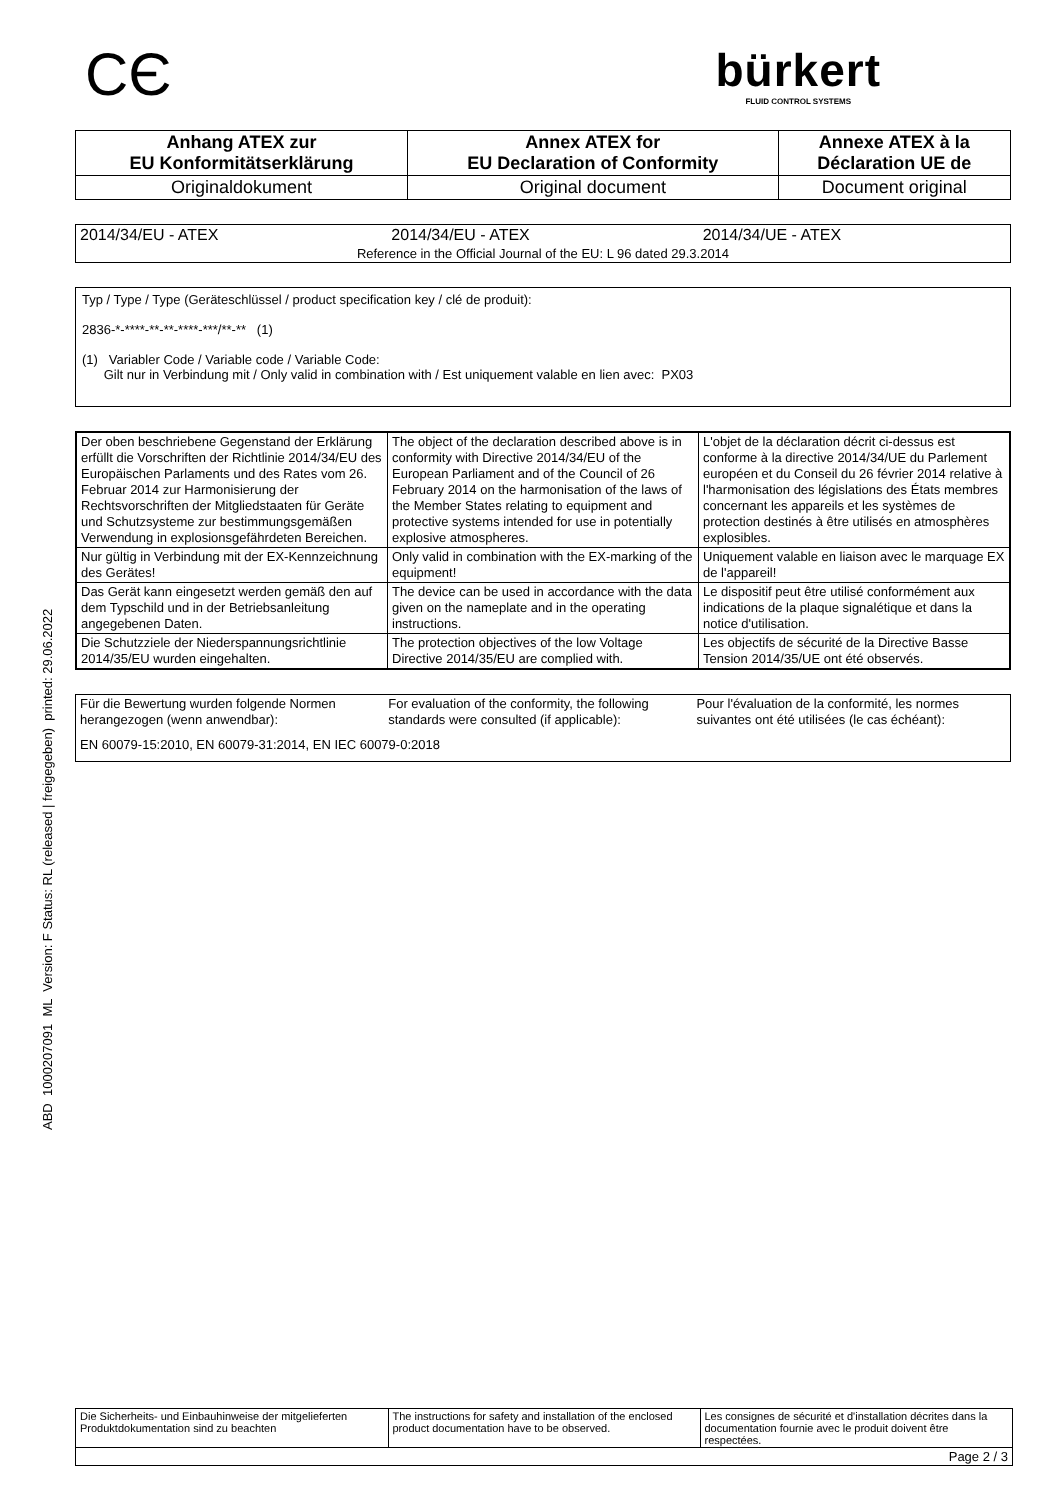CЄ
bürkert
FLUID CONTROL SYSTEMS
| Anhang ATEX zur EU Konformitätserklärung | Annex ATEX for EU Declaration of Conformity | Annexe ATEX à la Déclaration UE de |
| Originaldokument | Original document | Document original |
| 2014/34/EU - ATEX | 2014/34/EU - ATEX | 2014/34/UE - ATEX |
| Reference in the Official Journal of the EU: L 96 dated 29.3.2014 | | |
Typ / Type / Type (Geräteschlüssel / product specification key / clé de produit):
2836-*-****-**-**-****-***/**-** (1)
(1) Variabler Code / Variable code / Variable Code:
Gilt nur in Verbindung mit / Only valid in combination with / Est uniquement valable en lien avec: PX03
| Der oben beschriebene Gegenstand der Erklärung erfüllt die Vorschriften der Richtlinie 2014/34/EU des Europäischen Parlaments und des Rates vom 26. Februar 2014 zur Harmonisierung der Rechtsvorschriften der Mitgliedstaaten für Geräte und Schutzsysteme zur bestimmungsgemäßen Verwendung in explosionsgefährdeten Bereichen. | The object of the declaration described above is in conformity with Directive 2014/34/EU of the European Parliament and of the Council of 26 February 2014 on the harmonisation of the laws of the Member States relating to equipment and protective systems intended for use in potentially explosive atmospheres. | L'objet de la déclaration décrit ci-dessus est conforme à la directive 2014/34/UE du Parlement européen et du Conseil du 26 février 2014 relative à l'harmonisation des législations des États membres concernant les appareils et les systèmes de protection destinés à être utilisés en atmosphères explosibles. |
| Nur gültig in Verbindung mit der EX-Kennzeichnung des Gerätes! | Only valid in combination with the EX-marking of the equipment! | Uniquement valable en liaison avec le marquage EX de l'appareil! |
| Das Gerät kann eingesetzt werden gemäß den auf dem Typschild und in der Betriebsanleitung angegebenen Daten. | The device can be used in accordance with the data given on the nameplate and in the operating instructions. | Le dispositif peut être utilisé conformément aux indications de la plaque signalétique et dans la notice d'utilisation. |
| Die Schutzziele der Niederspannungsrichtlinie 2014/35/EU wurden eingehalten. | The protection objectives of the low Voltage Directive 2014/35/EU are complied with. | Les objectifs de sécurité de la Directive Basse Tension 2014/35/UE ont été observés. |
| Für die Bewertung wurden folgende Normen herangezogen (wenn anwendbar): | For evaluation of the conformity, the following standards were consulted (if applicable): | Pour l'évaluation de la conformité, les normes suivantes ont été utilisées (le cas échéant): |
| EN 60079-15:2010, EN 60079-31:2014, EN IEC 60079-0:2018 | | |
ABD 1000207091 ML Version: F Status: RL (released | freigegeben) printed: 29.06.2022
| Die Sicherheits- und Einbauhinweise der mitgelieferten Produktdokumentation sind zu beachten | The instructions for safety and installation of the enclosed product documentation have to be observed. | Les consignes de sécurité et d'installation décrites dans la documentation fournie avec le produit doivent être respectées. |
| Page 2 / 3 | | |